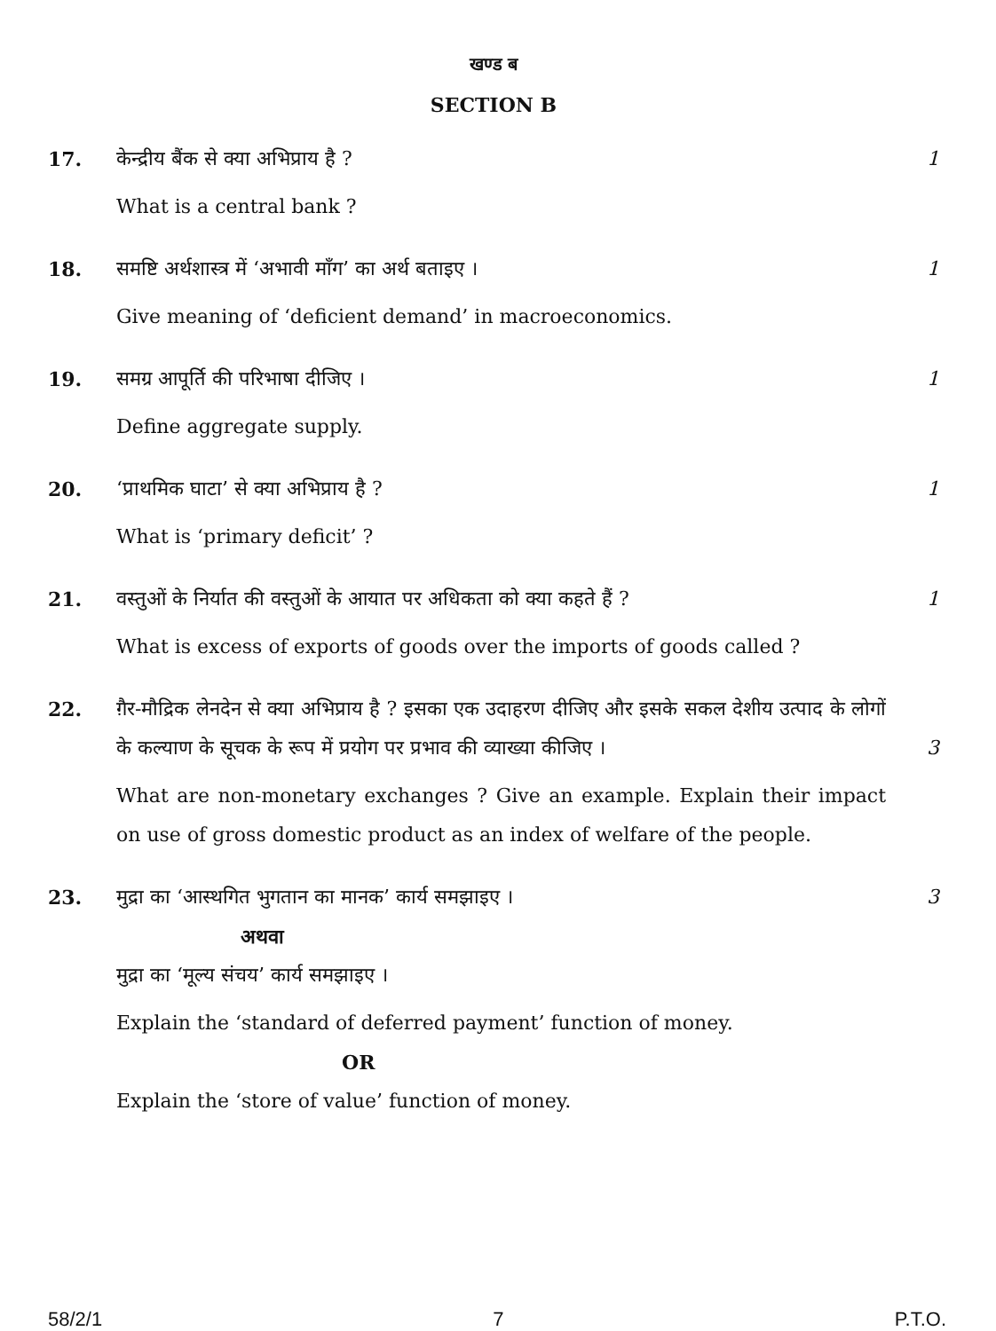खण्ड ब
SECTION B
17. केन्द्रीय बैंक से क्या अभिप्राय है ?
What is a central bank ?
1
18. समष्टि अर्थशास्त्र में ‘अभावी माँग’ का अर्थ बताइए ।
Give meaning of ‘deficient demand’ in macroeconomics.
1
19. समग्र आपूर्ति की परिभाषा दीजिए ।
Define aggregate supply.
1
20. ‘प्राथमिक घाटा’ से क्या अभिप्राय है ?
What is ‘primary deficit’ ?
1
21. वस्तुओं के निर्यात की वस्तुओं के आयात पर अधिकता को क्या कहते हैं ?
What is excess of exports of goods over the imports of goods called ?
1
22. ग़ैर-मौद्रिक लेनदेन से क्या अभिप्राय है ? इसका एक उदाहरण दीजिए और इसके सकल देशीय उत्पाद के लोगों के कल्याण के सूचक के रूप में प्रयोग पर प्रभाव की व्याख्या कीजिए । 3
What are non-monetary exchanges ? Give an example. Explain their impact on use of gross domestic product as an index of welfare of the people.
23. मुद्रा का ‘आस्थगित भुगतान का मानक’ कार्य समझाइए ।
अथवा
मुद्रा का ‘मूल्य संचय’ कार्य समझाइए ।
Explain the ‘standard of deferred payment’ function of money.
OR
Explain the ‘store of value’ function of money.
3
58/2/1 7 P.T.O.